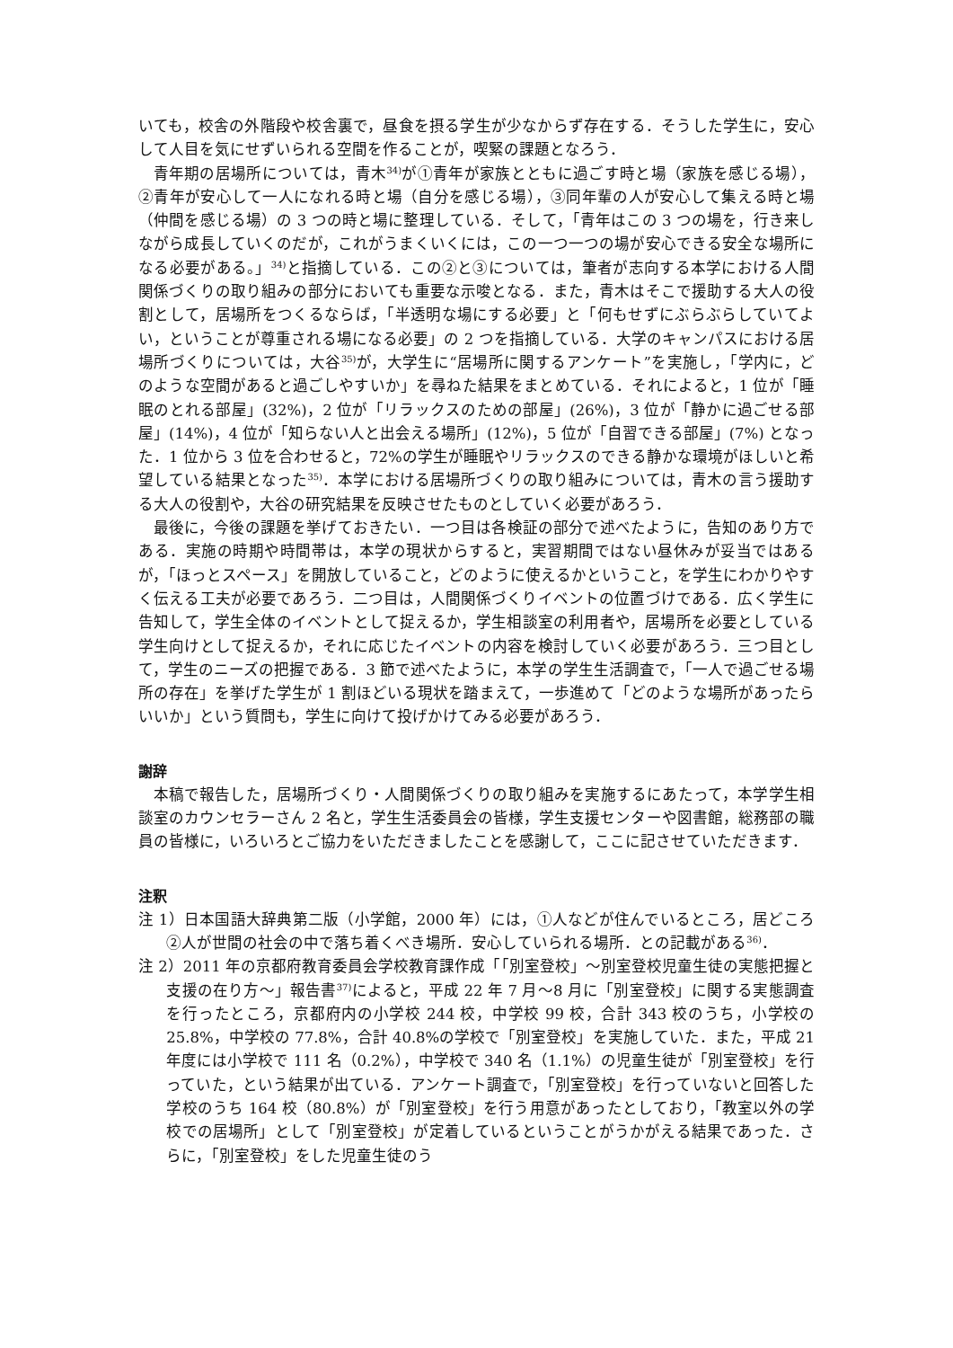いても，校舎の外階段や校舎裏で，昼食を摂る学生が少なからず存在する．そうした学生に，安心して人目を気にせずいられる空間を作ることが，喫緊の課題となろう．
青年期の居場所については，青木<sup>34)</sup>が①青年が家族とともに過ごす時と場（家族を感じる場），②青年が安心して一人になれる時と場（自分を感じる場），③同年輩の人が安心して集える時と場（仲間を感じる場）の 3 つの時と場に整理している．そして，「青年はこの 3 つの場を，行き来しながら成長していくのだが，これがうまくいくには，この一つ一つの場が安心できる安全な場所になる必要がある。」<sup>34)</sup>と指摘している．この②と③については，筆者が志向する本学における人間関係づくりの取り組みの部分においても重要な示唆となる．また，青木はそこで援助する大人の役割として，居場所をつくるならば，「半透明な場にする必要」と「何もせずにぶらぶらしていてよい，ということが尊重される場になる必要」の 2 つを指摘している．大学のキャンパスにおける居場所づくりについては，大谷<sup>35)</sup>が，大学生に“居場所に関するアンケート”を実施し，「学内に，どのような空間があると過ごしやすいか」を尋ねた結果をまとめている．それによると，1 位が「睡眠のとれる部屋」(32%)，2 位が「リラックスのための部屋」(26%)，3 位が「静かに過ごせる部屋」(14%)，4 位が「知らない人と出会える場所」(12%)，5 位が「自習できる部屋」(7%) となった．1 位から 3 位を合わせると，72%の学生が睡眠やリラックスのできる静かな環境がほしいと希望している結果となった<sup>35)</sup>．本学における居場所づくりの取り組みについては，青木の言う援助する大人の役割や，大谷の研究結果を反映させたものとしていく必要があろう．
最後に，今後の課題を挙げておきたい．一つ目は各検証の部分で述べたように，告知のあり方である．実施の時期や時間帯は，本学の現状からすると，実習期間ではない昼休みが妥当ではあるが，「ほっとスペース」を開放していること，どのように使えるかということ，を学生にわかりやすく伝える工夫が必要であろう．二つ目は，人間関係づくりイベントの位置づけである．広く学生に告知して，学生全体のイベントとして捉えるか，学生相談室の利用者や，居場所を必要としている学生向けとして捉えるか，それに応じたイベントの内容を検討していく必要があろう．三つ目として，学生のニーズの把握である．3 節で述べたように，本学の学生生活調査で，「一人で過ごせる場所の存在」を挙げた学生が 1 割ほどいる現状を踏まえて，一歩進めて「どのような場所があったらいいか」という質問も，学生に向けて投げかけてみる必要があろう．
謝辞
本稿で報告した，居場所づくり・人間関係づくりの取り組みを実施するにあたって，本学学生相談室のカウンセラーさん 2 名と，学生生活委員会の皆様，学生支援センターや図書館，総務部の職員の皆様に，いろいろとご協力をいただきましたことを感謝して，ここに記させていただきます．
注釈
注 1）日本国語大辞典第二版（小学館，2000 年）には，①人などが住んでいるところ，居どころ②人が世間の社会の中で落ち着くべき場所．安心していられる場所．との記載がある<sup>36)</sup>．
注 2）2011 年の京都府教育委員会学校教育課作成「「別室登校」〜別室登校児童生徒の実態把握と支援の在り方〜」報告書<sup>37)</sup>によると，平成 22 年 7 月〜8 月に「別室登校」に関する実態調査を行ったところ，京都府内の小学校 244 校，中学校 99 校，合計 343 校のうち，小学校の 25.8%，中学校の 77.8%，合計 40.8%の学校で「別室登校」を実施していた．また，平成 21 年度には小学校で 111 名（0.2%），中学校で 340 名（1.1%）の児童生徒が「別室登校」を行っていた，という結果が出ている．アンケート調査で，「別室登校」を行っていないと回答した学校のうち 164 校（80.8%）が「別室登校」を行う用意があったとしており，「教室以外の学校での居場所」として「別室登校」が定着しているということがうかがえる結果であった．さらに，「別室登校」をした児童生徒のう